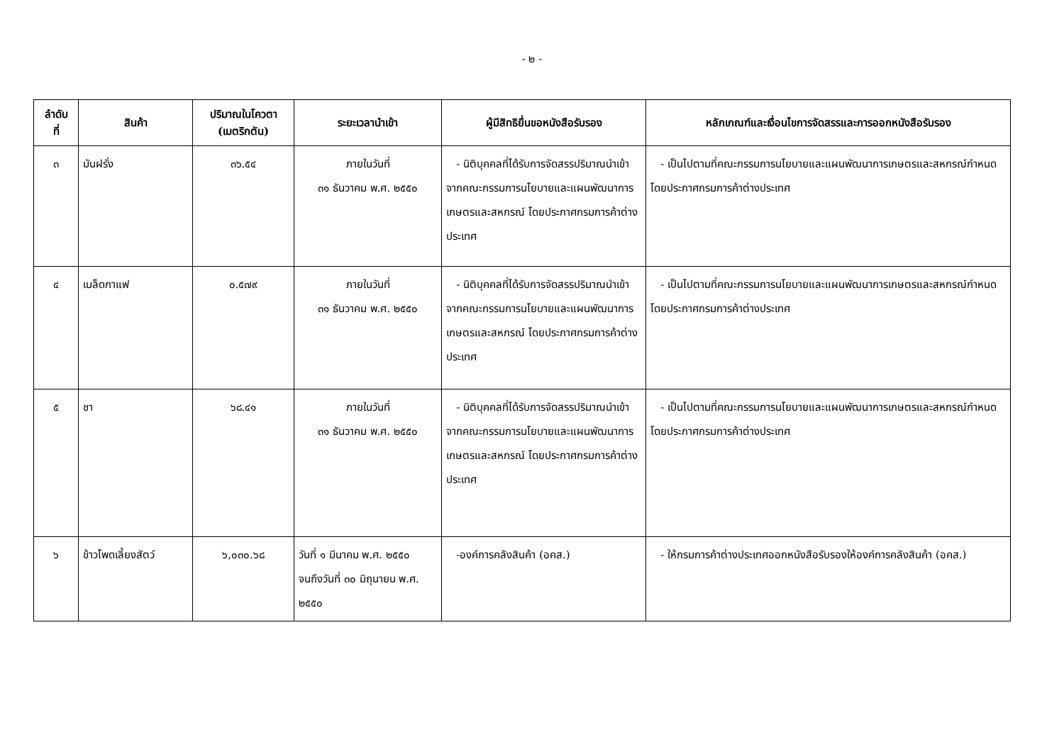- ๒ -
| ลำดับ ที่ | สินค้า | ปริมาณในโควตา (เมตริกตัน) | ระยะเวลานำเข้า | ผู้มีสิทธิยื่นขอหนังสือรับรอง | หลักเกณฑ์และเงื่อนไขการจัดสรรและการออกหนังสือรับรอง |
| --- | --- | --- | --- | --- | --- |
| ๓ | มันฝรั่ง | ๓๖.๕๔ | ภายในวันที่ ๓๑ ธันวาคม พ.ศ. ๒๕๕๐ | - นิติบุคคลที่ได้รับการจัดสรรปริมาณนำเข้าจากคณะกรรมการนโยบายและแผนพัฒนาการเกษตรและสหกรณ์ โดยประกาศกรมการค้าต่างประเทศ | - เป็นไปตามที่คณะกรรมการนโยบายและแผนพัฒนาการเกษตรและสหกรณ์กำหนด โดยประกาศกรมการค้าต่างประเทศ |
| ๔ | เมล็ดกาแฟ | ๐.๕๗๙ | ภายในวันที่ ๓๑ ธันวาคม พ.ศ. ๒๕๕๐ | - นิติบุคคลที่ได้รับการจัดสรรปริมาณนำเข้าจากคณะกรรมการนโยบายและแผนพัฒนาการเกษตรและสหกรณ์ โดยประกาศกรมการค้าต่างประเทศ | - เป็นไปตามที่คณะกรรมการนโยบายและแผนพัฒนาการเกษตรและสหกรณ์กำหนด โดยประกาศกรมการค้าต่างประเทศ |
| ๕ | ชา | ๖๘.๔๑ | ภายในวันที่ ๓๑ ธันวาคม พ.ศ. ๒๕๕๐ | - นิติบุคคลที่ได้รับการจัดสรรปริมาณนำเข้าจากคณะกรรมการนโยบายและแผนพัฒนาการเกษตรและสหกรณ์ โดยประกาศกรมการค้าต่างประเทศ | - เป็นไปตามที่คณะกรรมการนโยบายและแผนพัฒนาการเกษตรและสหกรณ์กำหนด โดยประกาศกรมการค้าต่างประเทศ |
| ๖ | ข้าวโพดเลี้ยงสัตว์ | ๖,๐๓๐.๖๘ | วันที่ ๑ มีนาคม พ.ศ. ๒๕๕๐ จนถึงวันที่ ๓๐ มิถุนายน พ.ศ. ๒๕๕๐ | -องค์การคลังสินค้า (อคส.) | - ให้กรมการค้าต่างประเทศออกหนังสือรับรองให้องค์การคลังสินค้า (อคส.) |